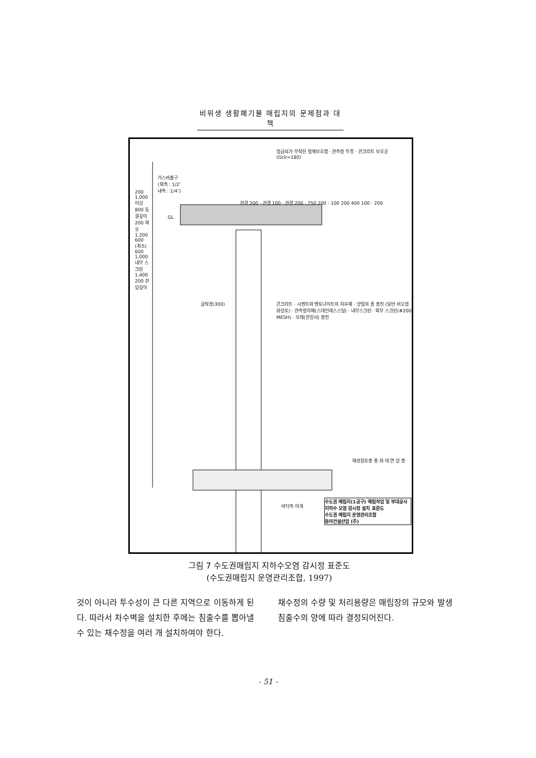비위생 생활폐기물 매립지의 문제점과 대책
장금쇠가 부착된 철재보호캡 · 관측정 뚜껑 · 콘크리트 보호공(Gck=180)
가스비출구
(외측 : 1/2″
내측 : 1/4″)
GL
콘크리트 · 시멘트와 벤토나이트의 차수재 · 양질의 흙 충진 (일반 비오염 화강토) · 관측정자재(스테인레스스틸) · 내부스크린 · 외부 스크린(#200 MESH) · 모레(한강사) 충진
굴착경(300)
해성점토층 풍 화 대 연 암 층
바닥측 마개
수도권 매립지(1공구) 매립작업 및 부대공사
지하수 오염 감시정 설치 표준도
수도권 매립지 운영관리조합
동아건설산업 (주)
200 1,000 이상 800 동결깊이 200 여유 1,200 600 (최소) 600 1,000 내부 스크린 1,400 200 관입깊이
관경 200 · 관경 100 · 관경 200 · 750 200 · 100 200 400 100 · 200
그림 7 수도권매립지 지하수오염 감시정 표준도
(수도권매립지 운영관리조합, 1997)
것이 아니라 투수성이 큰 다른 지역으로 이동하게 된다. 따라서 차수벽을 설치한 후에는 침출수를 뽑아낼 수 있는 채수정을 여러 개 설치하여야 한다.
채수정의 수량 및 처리용량은 매립장의 규모와 발생 침출수의 양에 따라 결정되어진다.
- 51 -